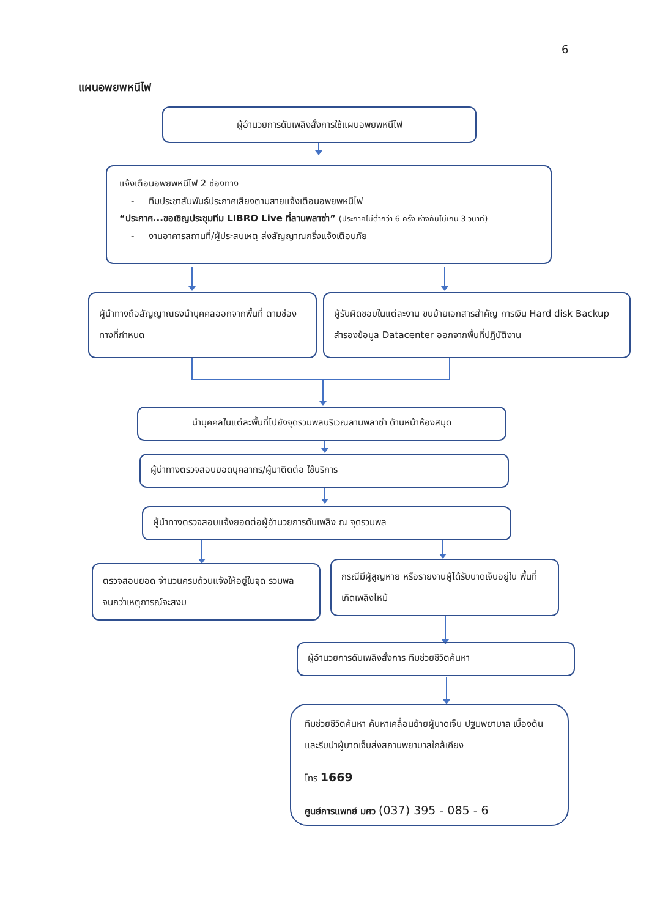6
แผนอพยพหนีไฟ
ผู้อำนวยการดับเพลิงสั่งการใช้แผนอพยพหนีไฟ
แจ้งเตือนอพยพหนีไฟ 2 ช่องทาง
- ทีมประชาสัมพันธ์ประกาศเสียงตามสายแจ้งเตือนอพยพหนีไฟ
“ประกาศ...ขอเชิญประชุมทีม LIBRO Live ที่ลานพลาซ่า” (ประกาศไม่ต่ำกว่า 6 ครั้ง ห่างกันไม่เกิน 3 วินาที)
- งานอาคารสถานที่/ผู้ประสบเหตุ ส่งสัญญาณกริ่งแจ้งเตือนภัย
ผู้นำทางถือสัญญาณธงนำบุคคลออกจากพื้นที่ ตามช่องทางที่กำหนด
ผู้รับผิดชอบในแต่ละงาน ขนย้ายเอกสารสำคัญ การเงิน Hard disk Backup สำรองข้อมูล Datacenter ออกจากพื้นที่ปฏิบัติงาน
นำบุคคลในแต่ละพื้นที่ไปยังจุดรวมพลบริเวณลานพลาซ่า ด้านหน้าห้องสมุด
ผู้นำทางตรวจสอบยอดบุคลากร/ผู้มาติดต่อ ใช้บริการ
ผู้นำทางตรวจสอบแจ้งยอดต่อผู้อำนวยการดับเพลิง ณ จุดรวมพล
ตรวจสอบยอด จำนวนครบถ้วนแจ้งให้อยู่ในจุด รวมพลจนกว่าเหตุการณ์จะสงบ
กรณีมีผู้สูญหาย หรือรายงานผู้ได้รับบาดเจ็บอยู่ใน พื้นที่เกิดเพลิงไหม้
ผู้อำนวยการดับเพลิงสั่งการ ทีมช่วยชีวิตค้นหา
ทีมช่วยชีวิตค้นหา ค้นหาเคลื่อนย้ายผู้บาดเจ็บ ปฐมพยาบาล เบื้องต้น และรีบนำผู้บาดเจ็บส่งสถานพยาบาลใกล้เคียง
โทร 1669
ศูนย์การแพทย์ มศว (037) 395 - 085 - 6